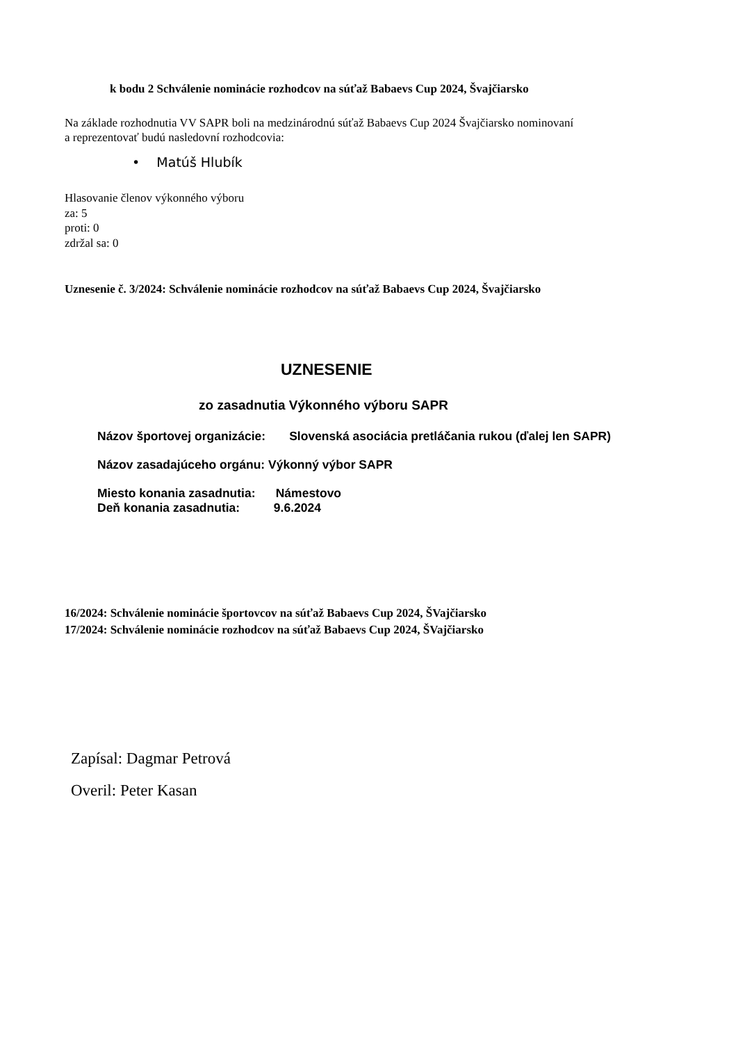k bodu 2 Schválenie nominácie rozhodcov na súťaž Babaevs Cup 2024, Švajčiarsko
Na základe rozhodnutia VV SAPR boli na medzinárodnú súťaž Babaevs Cup 2024 Švajčiarsko nominovaní
a reprezentovať budú nasledovní rozhodcovia:
• Matúš Hlubík
Hlasovanie členov výkonného výboru
za: 5
proti: 0
zdržal sa: 0
Uznesenie č. 3/2024: Schválenie nominácie rozhodcov na súťaž Babaevs Cup 2024, Švajčiarsko
UZNESENIE
zo zasadnutia Výkonného výboru SAPR
Názov športovej organizácie: Slovenská asociácia pretláčania rukou (ďalej len SAPR)
Názov zasadajúceho orgánu: Výkonný výbor SAPR
Miesto konania zasadnutia: Námestovo
Deň konania zasadnutia: 9.6.2024
16/2024: Schválenie nominácie športovcov na súťaž Babaevs Cup 2024, ŠVajčiarsko
17/2024: Schválenie nominácie rozhodcov na súťaž Babaevs Cup 2024, ŠVajčiarsko
Zapísal: Dagmar Petrová
Overil: Peter Kasan